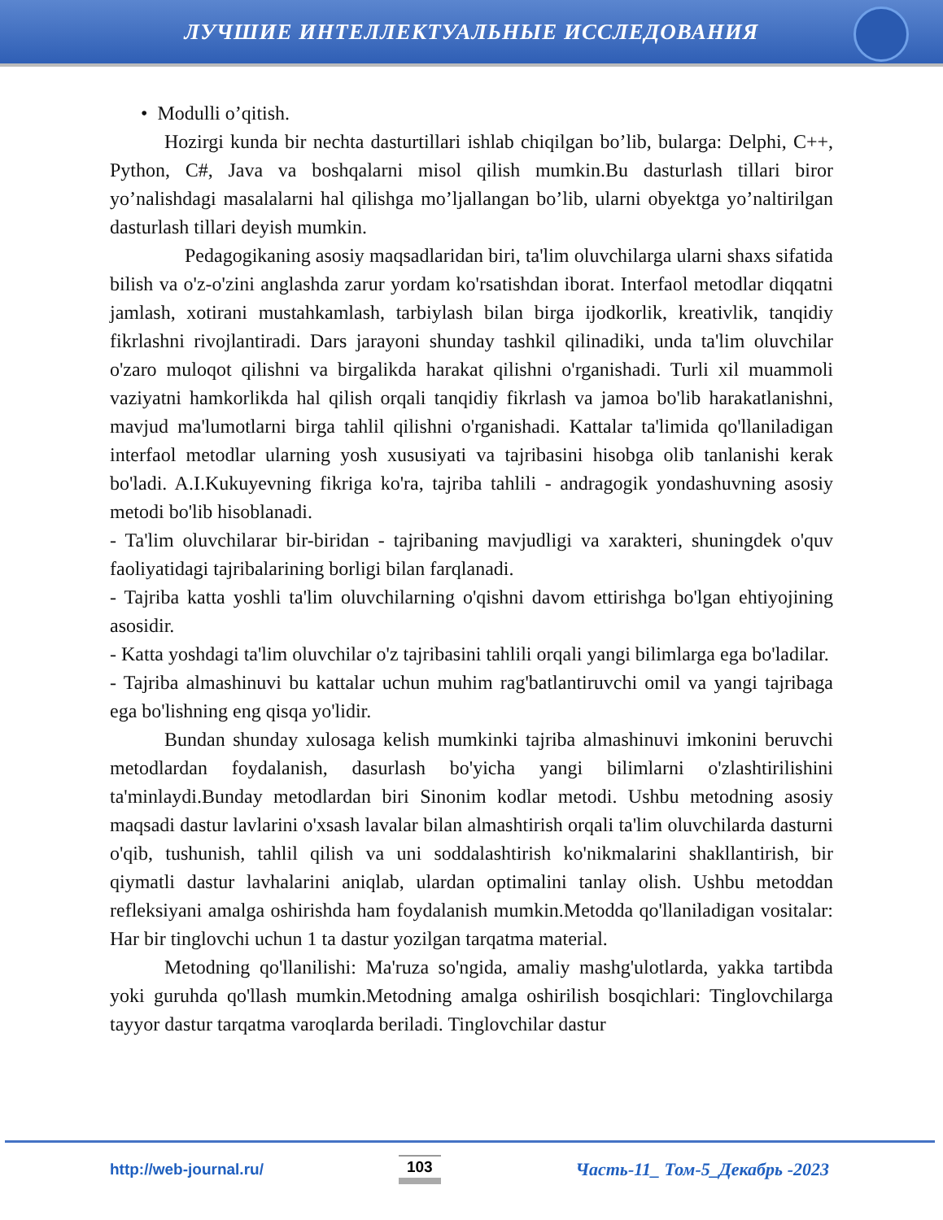ЛУЧШИЕ ИНТЕЛЛЕКТУАЛЬНЫЕ ИССЛЕДОВАНИЯ
• Modulli o’qitish.
Hozirgi kunda bir nechta dasturtillari ishlab chiqilgan bo’lib, bularga: Delphi, C++, Python, C#, Java va boshqalarni misol qilish mumkin.Bu dasturlash tillari biror yo’nalishdagi masalalarni hal qilishga mo’ljallangan bo’lib, ularni obyektga yo’naltirilgan dasturlash tillari deyish mumkin.
Pedagogikaning asosiy maqsadlaridan biri, ta'lim oluvchilarga ularni shaxs sifatida bilish va o'z-o'zini anglashda zarur yordam ko'rsatishdan iborat. Interfaol metodlar diqqatni jamlash, xotirani mustahkamlash, tarbiylash bilan birga ijodkorlik, kreativlik, tanqidiy fikrlashni rivojlantiradi. Dars jarayoni shunday tashkil qilinadiki, unda ta'lim oluvchilar o'zaro muloqot qilishni va birgalikda harakat qilishni o'rganishadi. Turli xil muammoli vaziyatni hamkorlikda hal qilish orqali tanqidiy fikrlash va jamoa bo'lib harakatlanishni, mavjud ma'lumotlarni birga tahlil qilishni o'rganishadi. Kattalar ta'limida qo'llaniladigan interfaol metodlar ularning yosh xususiyati va tajribasini hisobga olib tanlanishi kerak bo'ladi. A.I.Kukuyevning fikriga ko'ra, tajriba tahlili - andragogik yondashuvning asosiy metodi bo'lib hisoblanadi.
- Ta'lim oluvchilarar bir-biridan - tajribaning mavjudligi va xarakteri, shuningdek o'quv faoliyatidagi tajribalarining borligi bilan farqlanadi.
- Tajriba katta yoshli ta'lim oluvchilarning o'qishni davom ettirishga bo'lgan ehtiyojining asosidir.
- Katta yoshdagi ta'lim oluvchilar o'z tajribasini tahlili orqali yangi bilimlarga ega bo'ladilar.
- Tajriba almashinuvi bu kattalar uchun muhim rag'batlantiruvchi omil va yangi tajribaga ega bo'lishning eng qisqa yo'lidir.
Bundan shunday xulosaga kelish mumkinki tajriba almashinuvi imkonini beruvchi metodlardan foydalanish, dasurlash bo'yicha yangi bilimlarni o'zlashtirilishini ta'minlaydi.Bunday metodlardan biri Sinonim kodlar metodi. Ushbu metodning asosiy maqsadi dastur lavlarini o'xsash lavalar bilan almashtirish orqali ta'lim oluvchilarda dasturni o'qib, tushunish, tahlil qilish va uni soddalashtirish ko'nikmalarini shakllantirish, bir qiymatli dastur lavhalarini aniqlab, ulardan optimalini tanlay olish. Ushbu metoddan refleksiyani amalga oshirishda ham foydalanish mumkin.Metodda qo'llaniladigan vositalar: Har bir tinglovchi uchun 1 ta dastur yozilgan tarqatma material.
Metodning qo'llanilishi: Ma'ruza so'ngida, amaliy mashg'ulotlarda, yakka tartibda yoki guruhda qo'llash mumkin.Metodning amalga oshirilish bosqichlari: Tinglovchilarga tayyor dastur tarqatma varoqlarda beriladi. Tinglovchilar dastur
http://web-journal.ru/ 103 Часть-11_ Том-5_Декабрь -2023